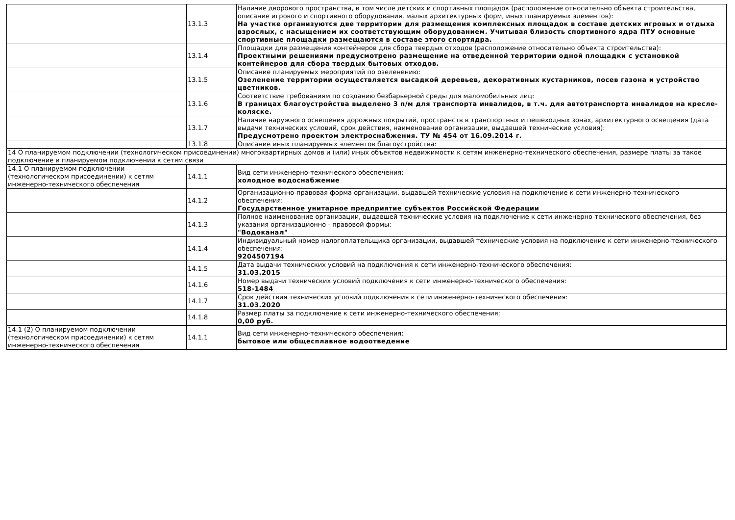| | 13.1.3 | Наличие дворового пространства, в том числе детских и спортивных площадок (расположение относительно объекта строительства, описание игрового и спортивного оборудования, малых архитектурных форм, иных планируемых элементов): На участке организуются две территории для размещения комплексных площадок в составе детских игровых и отдыха взрослых, с насыщением их соответствующим оборудованием. Учитывая близость спортивного ядра ПТУ основные спортивные площадки размещаются в составе этого спортядра. |
| | 13.1.4 | Площадки для размещения контейнеров для сбора твердых отходов (расположение относительно объекта строительства): Проектными решениями предусмотрено размещение на отведенной территории одной площадки с установкой контейнеров для сбора твердых бытовых отходов. |
| | 13.1.5 | Описание планируемых мероприятий по озеленению: Озеленение территории осуществляется высадкой деревьев, декоративных кустарников, посев газона и устройство цветников. |
| | 13.1.6 | Соответствие требованиям по созданию безбарьерной среды для маломобильных лиц: В границах благоустройства выделено 3 п/м для транспорта инвалидов, в т.ч. для автотранспорта инвалидов на кресле-коляске. |
| | 13.1.7 | Наличие наружного освещения дорожных покрытий, пространств в транспортных и пешеходных зонах, архитектурного освещения (дата выдачи технических условий, срок действия, наименование организации, выдавшей технические условия): Предусмотрено проектом электроснабжения. ТУ № 454 от 16.09.2014 г. |
| | 13.1.8 | Описание иных планируемых элементов благоустройства: |
| 14 О планируемом подключении (технологическом присоединении) многоквартирных домов и (или) иных объектов недвижимости к сетям инженерно-технического обеспечения, размере платы за такое подключение и планируемом подключении к сетям связи | | |
| 14.1 О планируемом подключении (технологическом присоединении) к сетям инженерно-технического обеспечения | 14.1.1 | Вид сети инженерно-технического обеспечения: холодное водоснабжение |
| | 14.1.2 | Организационно-правовая форма организации, выдавшей технические условия на подключение к сети инженерно-технического обеспечения: Государственное унитарное предприятие субъектов Российской Федерации |
| | 14.1.3 | Полное наименование организации, выдавшей технические условия на подключение к сети инженерно-технического обеспечения, без указания организационно - правовой формы: "Водоканал" |
| | 14.1.4 | Индивидуальный номер налогоплательщика организации, выдавшей технические условия на подключение к сети инженерно-технического обеспечения: 9204507194 |
| | 14.1.5 | Дата выдачи технических условий на подключения к сети инженерно-технического обеспечения: 31.03.2015 |
| | 14.1.6 | Номер выдачи технических условий подключения к сети инженерно-технического обеспечения: 518-1484 |
| | 14.1.7 | Срок действия технических условий подключения к сети инженерно-технического обеспечения: 31.03.2020 |
| | 14.1.8 | Размер платы за подключение к сети инженерно-технического обеспечения: 0,00 руб. |
| 14.1 (2) О планируемом подключении (технологическом присоединении) к сетям инженерно-технического обеспечения | 14.1.1 | Вид сети инженерно-технического обеспечения: бытовое или общесплавное водоотведение |